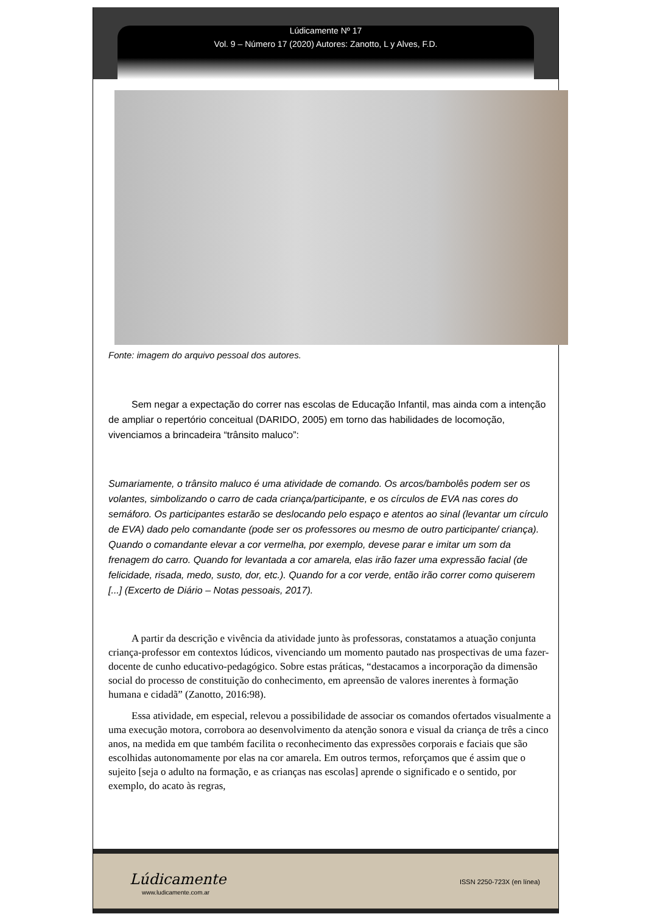Lúdicamente Nº 17
Vol. 9 – Número 17 (2020) Autores: Zanotto, L y Alves, F.D.
Fonte: imagem do arquivo pessoal dos autores.
Sem negar a expectação do correr nas escolas de Educação Infantil, mas ainda com a intenção de ampliar o repertório conceitual (DARIDO, 2005) em torno das habilidades de locomoção, vivenciamos a brincadeira “trânsito maluco”:
Sumariamente, o trânsito maluco é uma atividade de comando. Os arcos/bambolês podem ser os volantes, simbolizando o carro de cada criança/participante, e os círculos de EVA nas cores do semáforo. Os participantes estarão se deslocando pelo espaço e atentos ao sinal (levantar um círculo de EVA) dado pelo comandante (pode ser os professores ou mesmo de outro participante/ criança). Quando o comandante elevar a cor vermelha, por exemplo, devese parar e imitar um som da frenagem do carro. Quando for levantada a cor amarela, elas irão fazer uma expressão facial (de felicidade, risada, medo, susto, dor, etc.). Quando for a cor verde, então irão correr como quiserem [...] (Excerto de Diário – Notas pessoais, 2017).
A partir da descrição e vivência da atividade junto às professoras, constatamos a atuação conjunta criança-professor em contextos lúdicos, vivenciando um momento pautado nas prospectivas de uma fazer-docente de cunho educativo-pedagógico. Sobre estas práticas, “destacamos a incorporação da dimensão social do processo de constituição do conhecimento, em apreensão de valores inerentes à formação humana e cidadã” (Zanotto, 2016:98).
Essa atividade, em especial, relevou a possibilidade de associar os comandos ofertados visualmente a uma execução motora, corrobora ao desenvolvimento da atenção sonora e visual da criança de três a cinco anos, na medida em que também facilita o reconhecimento das expressões corporais e faciais que são escolhidas autonomamente por elas na cor amarela. Em outros termos, reforçamos que é assim que o sujeito [seja o adulto na formação, e as crianças nas escolas] aprende o significado e o sentido, por exemplo, do acato às regras,
Lúdicamente
www.ludicamente.com.ar
ISSN 2250-723X (en línea)